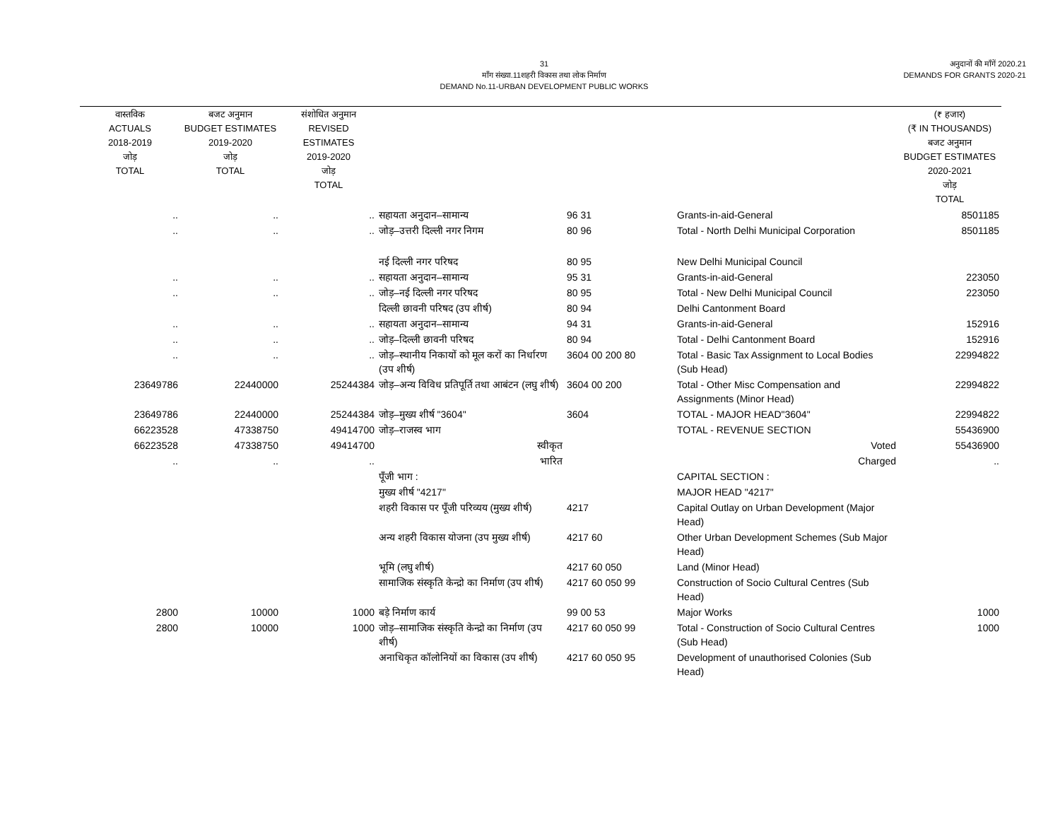31
माँग संख्या.11शहरी विकास तथा लोक निर्माण
DEMAND No.11-URBAN DEVELOPMENT PUBLIC WORKS
अनुदानों की माँगें 2020.21
DEMANDS FOR GRANTS 2020-21
| वास्तविक ACTUALS 2018-2019 जोड़ TOTAL | बजट अनुमान BUDGET ESTIMATES 2019-2020 जोड़ TOTAL | संशोधित अनुमान REVISED ESTIMATES 2019-2020 जोड़ TOTAL | | | | (₹ हजार) (₹ IN THOUSANDS) बजट अनुमान BUDGET ESTIMATES 2020-2021 जोड़ TOTAL |
| --- | --- | --- | --- | --- | --- | --- |
| .. | .. | .. | सहायता अनुदान–सामान्य | 96 31 | Grants-in-aid-General | 8501185 |
| .. | .. | .. | जोड़–उत्तरी दिल्ली नगर निगम | 80 96 | Total - North Delhi Municipal Corporation | 8501185 |
| | | | नई दिल्ली नगर परिषद | 80 95 | New Delhi Municipal Council | |
| .. | .. | .. | सहायता अनुदान–सामान्य | 95 31 | Grants-in-aid-General | 223050 |
| .. | .. | .. | जोड़–नई दिल्ली नगर परिषद | 80 95 | Total - New Delhi Municipal Council | 223050 |
| | | | दिल्ली छावनी परिषद (उप शीर्ष) | 80 94 | Delhi Cantonment Board | |
| .. | .. | .. | सहायता अनुदान–सामान्य | 94 31 | Grants-in-aid-General | 152916 |
| .. | .. | .. | जोड़–दिल्ली छावनी परिषद | 80 94 | Total - Delhi Cantonment Board | 152916 |
| .. | .. | .. | जोड़–स्थानीय निकायों को मूल करों का निर्धारण (उप शीर्ष) | 3604 00 200 80 | Total - Basic Tax Assignment to Local Bodies (Sub Head) | 22994822 |
| 23649786 | 22440000 | 25244384 | जोड़–अन्य विविध प्रतिपूर्ति तथा आबंटन (लघु शीर्ष) | 3604 00 200 | Total - Other Misc Compensation and Assignments (Minor Head) | 22994822 |
| 23649786 | 22440000 | 25244384 | जोड़–मुख्य शीर्ष "3604" | 3604 | TOTAL - MAJOR HEAD"3604" | 22994822 |
| 66223528 | 47338750 | 49414700 | जोड़–राजस्व भाग | | TOTAL - REVENUE SECTION | 55436900 |
| 66223528 | 47338750 | 49414700 | स्वीकृत | | Voted | 55436900 |
| .. | .. | .. | भारित | | Charged | .. |
| | | | पूँजी भाग : | | CAPITAL SECTION : | |
| | | | मुख्य शीर्ष "4217" | | MAJOR HEAD "4217" | |
| | | | शहरी विकास पर पूँजी परिव्यय (मुख्य शीर्ष) | 4217 | Capital Outlay on Urban Development (Major Head) | |
| | | | अन्य शहरी विकास योजना (उप मुख्य शीर्ष) | 4217 60 | Other Urban Development Schemes (Sub Major Head) | |
| | | | भूमि (लघु शीर्ष) | 4217 60 050 | Land (Minor Head) | |
| | | | सामाजिक संस्कृति केन्द्रो का निर्माण (उप शीर्ष) | 4217 60 050 99 | Construction of Socio Cultural Centres (Sub Head) | |
| 2800 | 10000 | 1000 | बड़े निर्माण कार्य | 99 00 53 | Major Works | 1000 |
| 2800 | 10000 | 1000 | जोड़–सामाजिक संस्कृति केन्द्रो का निर्माण (उप शीर्ष) | 4217 60 050 99 | Total - Construction of Socio Cultural Centres (Sub Head) | 1000 |
| | | | अनाधिकृत कॉलोनियों का विकास (उप शीर्ष) | 4217 60 050 95 | Development of unauthorised Colonies (Sub Head) | |